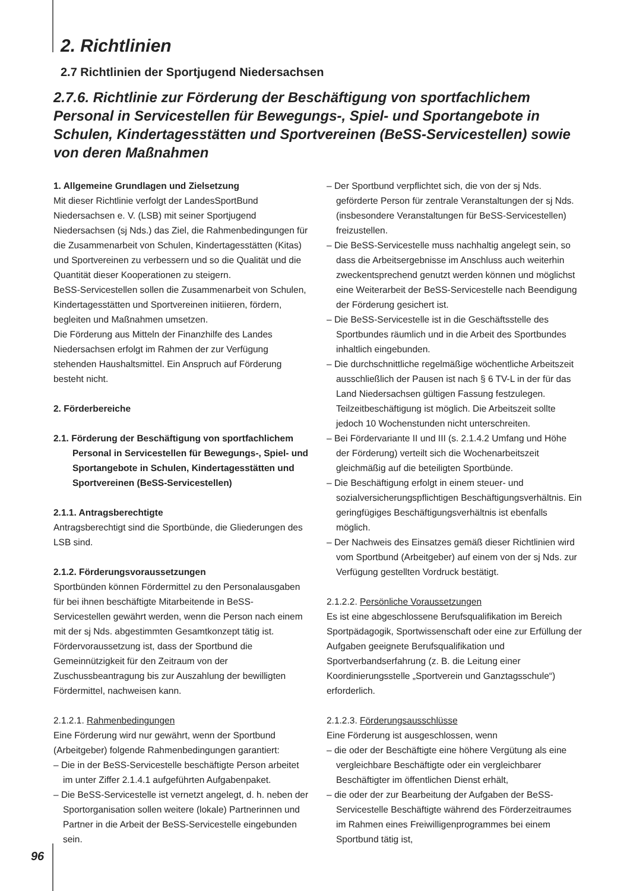2. Richtlinien
2.7 Richtlinien der Sportjugend Niedersachsen
2.7.6. Richtlinie zur Förderung der Beschäftigung von sportfachlichem Personal in Servicestellen für Bewegungs-, Spiel- und Sportangebote in Schulen, Kindertagesstätten und Sportvereinen (BeSS-Servicestellen) sowie von deren Maßnahmen
1. Allgemeine Grundlagen und Zielsetzung
Mit dieser Richtlinie verfolgt der LandesSportBund Niedersachsen e. V. (LSB) mit seiner Sportjugend Niedersachsen (sj Nds.) das Ziel, die Rahmenbedingungen für die Zusammenarbeit von Schulen, Kindertagesstätten (Kitas) und Sportvereinen zu verbessern und so die Qualität und die Quantität dieser Kooperationen zu steigern.
BeSS-Servicestellen sollen die Zusammenarbeit von Schulen, Kindertagesstätten und Sportvereinen initiieren, fördern, begleiten und Maßnahmen umsetzen.
Die Förderung aus Mitteln der Finanzhilfe des Landes Niedersachsen erfolgt im Rahmen der zur Verfügung stehenden Haushaltsmittel. Ein Anspruch auf Förderung besteht nicht.
2. Förderbereiche
2.1. Förderung der Beschäftigung von sportfachlichem Personal in Servicestellen für Bewegungs-, Spiel- und Sportangebote in Schulen, Kindertagesstätten und Sportvereinen (BeSS-Servicestellen)
2.1.1. Antragsberechtigte
Antragsberechtigt sind die Sportbünde, die Gliederungen des LSB sind.
2.1.2. Förderungsvoraussetzungen
Sportbünden können Fördermittel zu den Personalausgaben für bei ihnen beschäftigte Mitarbeitende in BeSS-Servicestellen gewährt werden, wenn die Person nach einem mit der sj Nds. abgestimmten Gesamtkonzept tätig ist.
Fördervoraussetzung ist, dass der Sportbund die Gemeinnützigkeit für den Zeitraum von der Zuschussbeantragung bis zur Auszahlung der bewilligten Fördermittel, nachweisen kann.
2.1.2.1. Rahmenbedingungen
Eine Förderung wird nur gewährt, wenn der Sportbund (Arbeitgeber) folgende Rahmenbedingungen garantiert:
– Die in der BeSS-Servicestelle beschäftigte Person arbeitet im unter Ziffer 2.1.4.1 aufgeführten Aufgabenpaket.
– Die BeSS-Servicestelle ist vernetzt angelegt, d. h. neben der Sportorganisation sollen weitere (lokale) Partnerinnen und Partner in die Arbeit der BeSS-Servicestelle eingebunden sein.
– Der Sportbund verpflichtet sich, die von der sj Nds. geförderte Person für zentrale Veranstaltungen der sj Nds. (insbesondere Veranstaltungen für BeSS-Servicestellen) freizustellen.
– Die BeSS-Servicestelle muss nachhaltig angelegt sein, so dass die Arbeitsergebnisse im Anschluss auch weiterhin zweckentsprechend genutzt werden können und möglichst eine Weiterarbeit der BeSS-Servicestelle nach Beendigung der Förderung gesichert ist.
– Die BeSS-Servicestelle ist in die Geschäftsstelle des Sportbundes räumlich und in die Arbeit des Sportbundes inhaltlich eingebunden.
– Die durchschnittliche regelmäßige wöchentliche Arbeitszeit ausschließlich der Pausen ist nach § 6 TV-L in der für das Land Niedersachsen gültigen Fassung festzulegen. Teilzeitbeschäftigung ist möglich. Die Arbeitszeit sollte jedoch 10 Wochenstunden nicht unterschreiten.
– Bei Fördervariante II und III (s. 2.1.4.2 Umfang und Höhe der Förderung) verteilt sich die Wochenarbeitszeit gleichmäßig auf die beteiligten Sportbünde.
– Die Beschäftigung erfolgt in einem steuer- und sozialversicherungspflichtigen Beschäftigungsverhältnis. Ein geringfügiges Beschäftigungsverhältnis ist ebenfalls möglich.
– Der Nachweis des Einsatzes gemäß dieser Richtlinien wird vom Sportbund (Arbeitgeber) auf einem von der sj Nds. zur Verfügung gestellten Vordruck bestätigt.
2.1.2.2. Persönliche Voraussetzungen
Es ist eine abgeschlossene Berufsqualifikation im Bereich Sportpädagogik, Sportwissenschaft oder eine zur Erfüllung der Aufgaben geeignete Berufsqualifikation und Sportverbandserfahrung (z. B. die Leitung einer Koordinierungsstelle „Sportverein und Ganztagsschule“) erforderlich.
2.1.2.3. Förderungsausschlüsse
Eine Förderung ist ausgeschlossen, wenn
– die oder der Beschäftigte eine höhere Vergütung als eine vergleichbare Beschäftigte oder ein vergleichbarer Beschäftigter im öffentlichen Dienst erhält,
– die oder der zur Bearbeitung der Aufgaben der BeSS-Servicestelle Beschäftigte während des Förderzeitraumes im Rahmen eines Freiwilligenprogrammes bei einem Sportbund tätig ist,
96